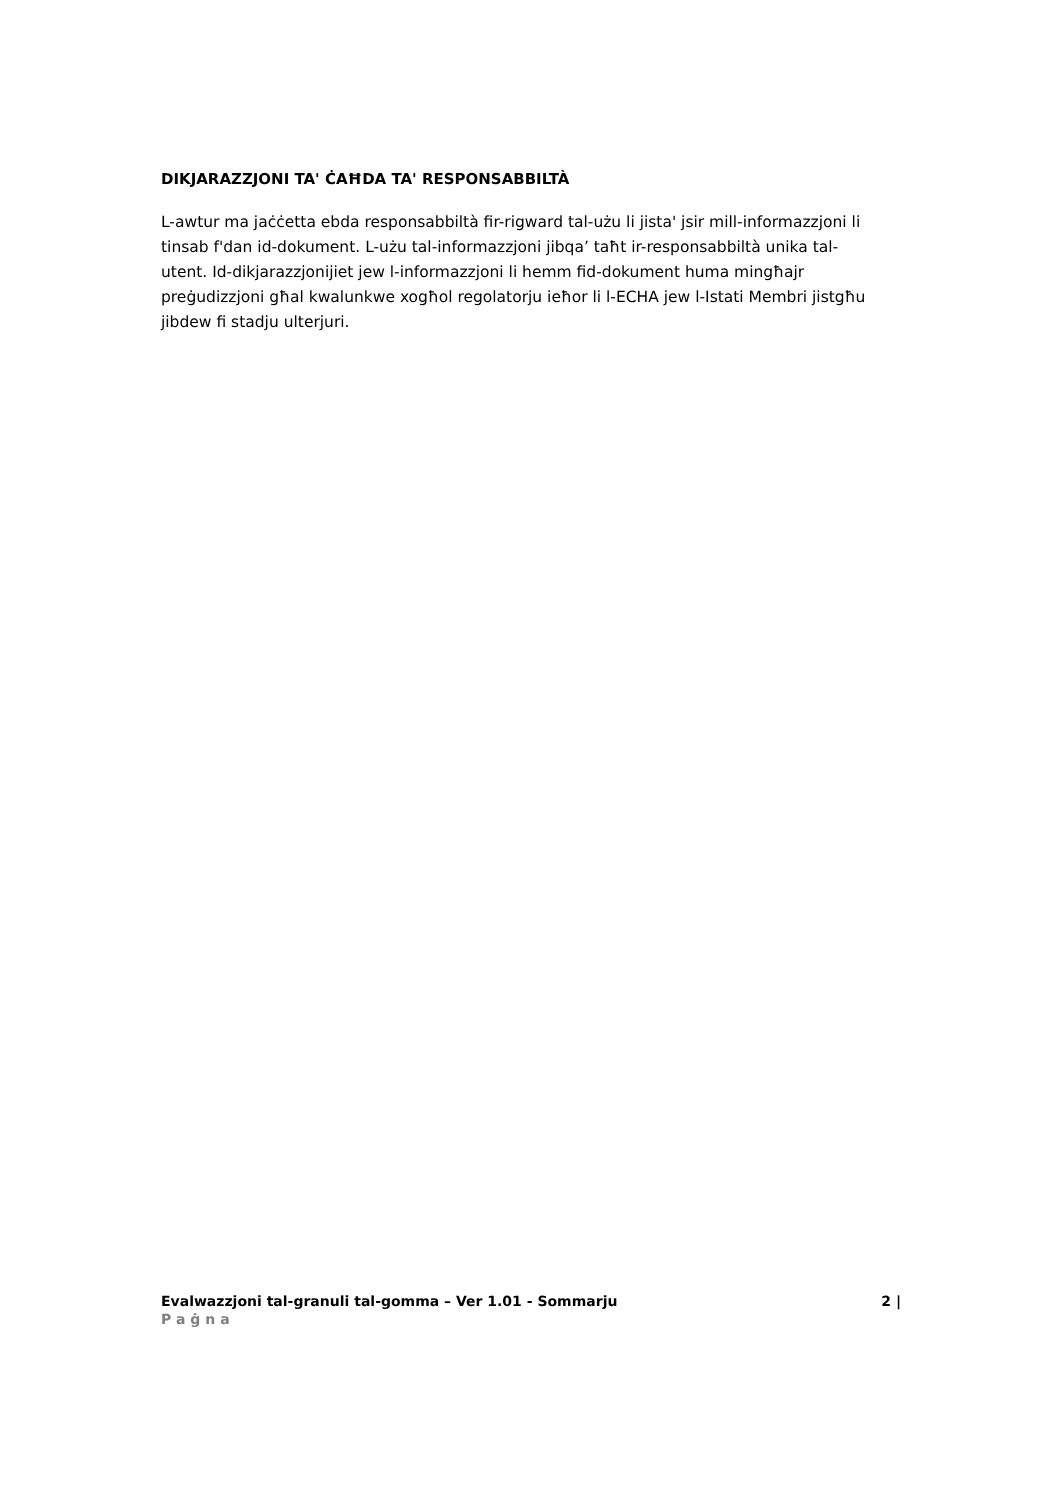DIKJARAZZJONI TA' ĊAĦDA TA' RESPONSABBILTÀ
L-awtur ma jaċċetta ebda responsabbiltà fir-rigward tal-użu li jista' jsir mill-informazzjoni li tinsab f'dan id-dokument. L-użu tal-informazzjoni jibqa’ taħt ir-responsabbiltà unika tal-utent. Id-dikjarazzjonijiet jew l-informazzjoni li hemm fid-dokument huma mingħajr preġudizzjoni għal kwalunkwe xogħol regolatorju ieħor li l-ECHA jew l-Istati Membri jistgħu jibdew fi stadju ulterjuri.
Evalwazzjoni tal-granuli tal-gomma – Ver 1.01 - Sommarju 2 |
Paġna